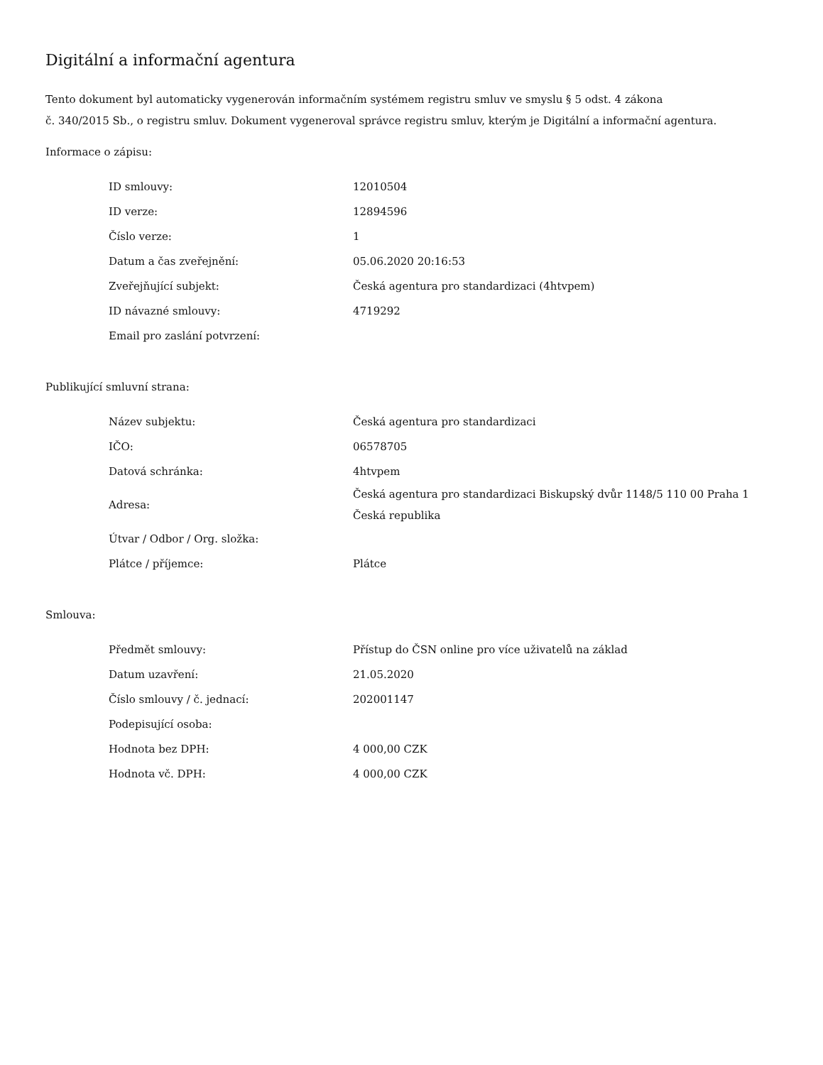Digitální a informační agentura
Tento dokument byl automaticky vygenerován informačním systémem registru smluv ve smyslu § 5 odst. 4 zákona
č. 340/2015 Sb., o registru smluv. Dokument vygeneroval správce registru smluv, kterým je Digitální a informační agentura.
Informace o zápisu:
| ID smlouvy: | 12010504 |
| ID verze: | 12894596 |
| Číslo verze: | 1 |
| Datum a čas zveřejnění: | 05.06.2020 20:16:53 |
| Zveřejňující subjekt: | Česká agentura pro standardizaci (4htvpem) |
| ID návazné smlouvy: | 4719292 |
| Email pro zaslání potvrzení: | |
Publikující smluvní strana:
| Název subjektu: | Česká agentura pro standardizaci |
| IČO: | 06578705 |
| Datová schránka: | 4htvpem |
| Adresa: | Česká agentura pro standardizaci Biskupský dvůr 1148/5 110 00 Praha 1 Česká republika |
| Útvar / Odbor / Org. složka: | |
| Plátce / příjemce: | Plátce |
Smlouva:
| Předmět smlouvy: | Přístup do ČSN online pro více uživatelů na základ |
| Datum uzavření: | 21.05.2020 |
| Číslo smlouvy / č. jednací: | 202001147 |
| Podepisující osoba: | |
| Hodnota bez DPH: | 4 000,00 CZK |
| Hodnota vč. DPH: | 4 000,00 CZK |